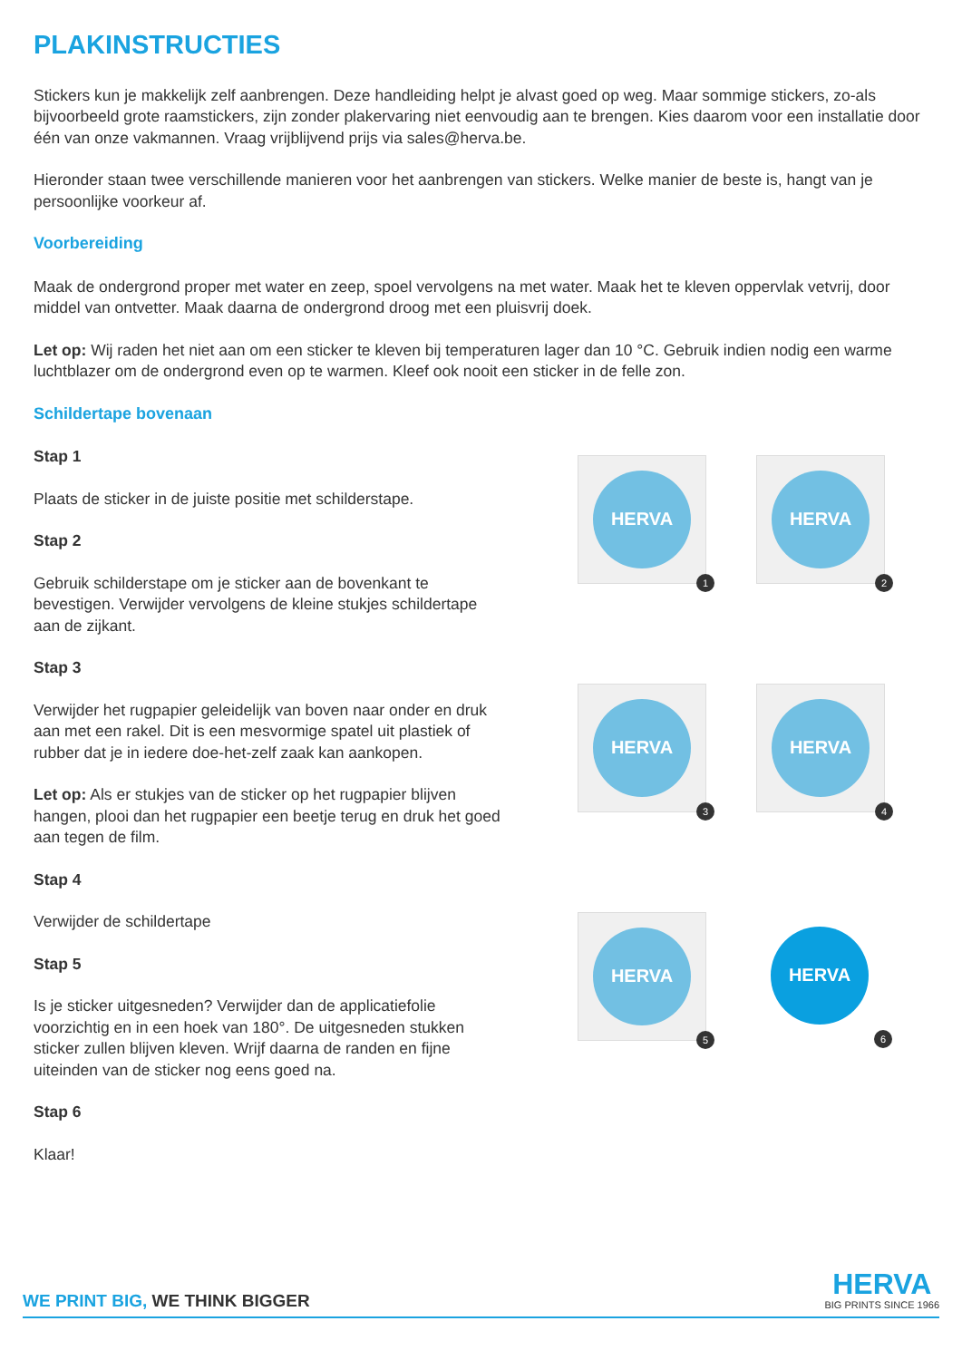PLAKINSTRUCTIES
Stickers kun je makkelijk zelf aanbrengen. Deze handleiding helpt je alvast goed op weg. Maar sommige stickers, zo-als bijvoorbeeld grote raamstickers, zijn zonder plakervaring niet eenvoudig aan te brengen. Kies daarom voor een installatie door één van onze vakmannen. Vraag vrijblijvend prijs via sales@herva.be.
Hieronder staan twee verschillende manieren voor het aanbrengen van stickers. Welke manier de beste is, hangt van je persoonlijke voorkeur af.
Voorbereiding
Maak de ondergrond proper met water en zeep, spoel vervolgens na met water. Maak het te kleven oppervlak vetvrij, door middel van ontvetter. Maak daarna de ondergrond droog met een pluisvrij doek.
Let op: Wij raden het niet aan om een sticker te kleven bij temperaturen lager dan 10 °C. Gebruik indien nodig een warme luchtblazer om de ondergrond even op te warmen. Kleef ook nooit een sticker in de felle zon.
Schildertape bovenaan
Stap 1
Plaats de sticker in de juiste positie met schilderstape.
Stap 2
Gebruik schilderstape om je sticker aan de bovenkant te bevestigen. Verwijder vervolgens de kleine stukjes schildertape aan de zijkant.
Stap 3
Verwijder het rugpapier geleidelijk van boven naar onder en druk aan met een rakel. Dit is een mesvormige spatel uit plastiek of rubber dat je in iedere doe-het-zelf zaak kan aankopen.
Let op: Als er stukjes van de sticker op het rugpapier blijven hangen, plooi dan het rugpapier een beetje terug en druk het goed aan tegen de film.
Stap 4
Verwijder de schildertape
Stap 5
Is je sticker uitgesneden? Verwijder dan de applicatiefolie voorzichtig en in een hoek van 180°. De uitgesneden stukken sticker zullen blijven kleven. Wrijf daarna de randen en fijne uiteinden van de sticker nog eens goed na.
Stap 6
Klaar!
HERVA
1
HERVA
2
HERVA
3
HERVA
4
HERVA
5
HERVA
6
WE PRINT BIG, WE THINK BIGGER
HERVA
BIG PRINTS SINCE 1966